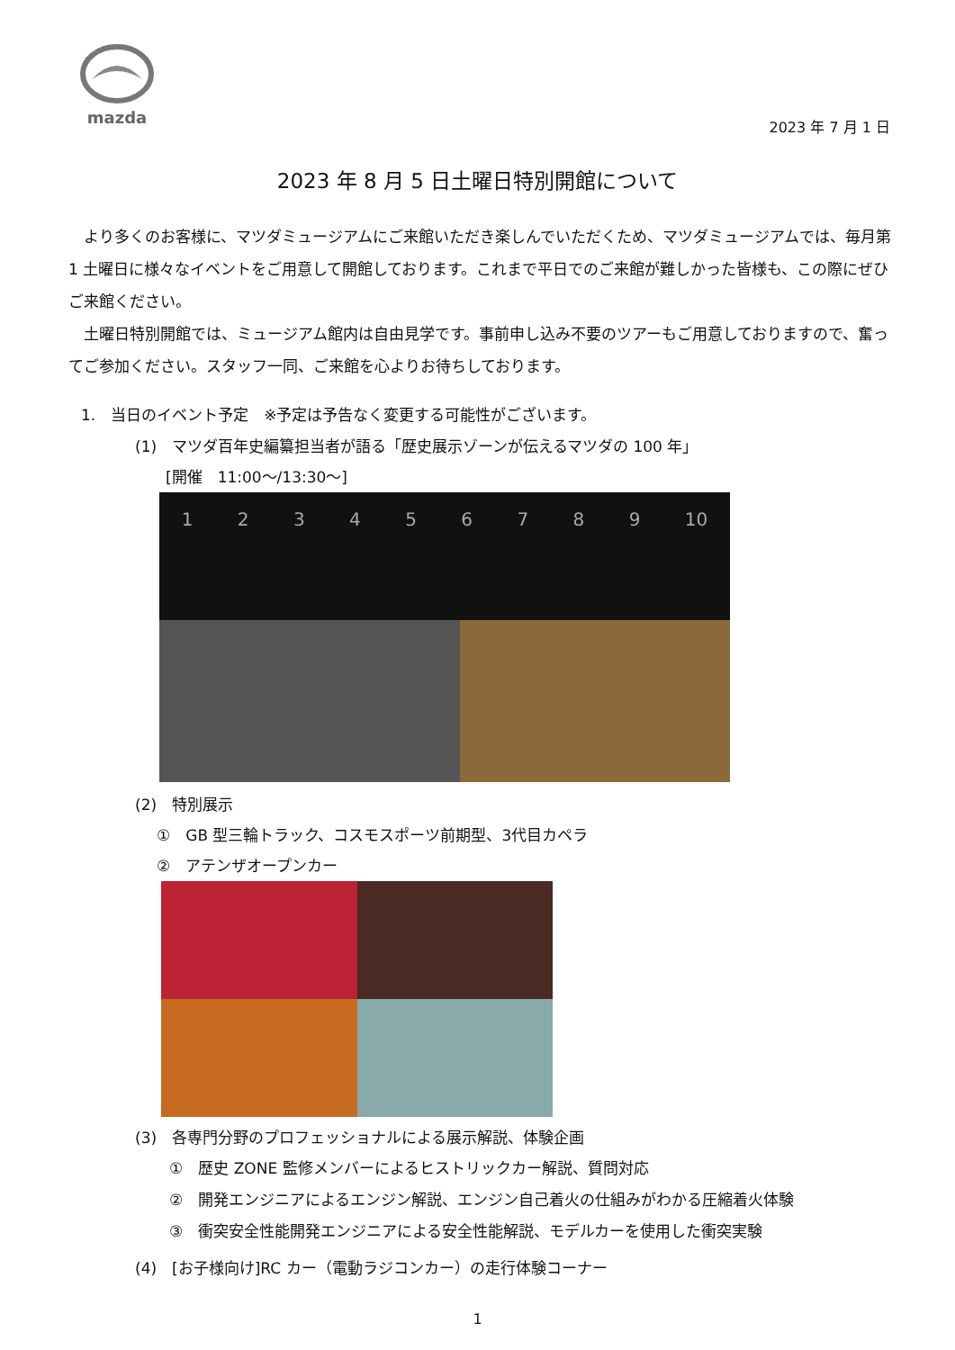mazda
2023 年 7 月 1 日
2023 年 8 月 5 日土曜日特別開館について
　より多くのお客様に、マツダミュージアムにご来館いただき楽しんでいただくため、マツダミュージアムでは、毎月第 1 土曜日に様々なイベントをご用意して開館しております。これまで平日でのご来館が難しかった皆様も、この際にぜひご来館ください。
　土曜日特別開館では、ミュージアム館内は自由見学です。事前申し込み不要のツアーもご用意しておりますので、奮ってご参加ください。スタッフ一同、ご来館を心よりお待ちしております。
1.　当日のイベント予定　※予定は予告なく変更する可能性がございます。
(1)　マツダ百年史編纂担当者が語る「歴史展示ゾーンが伝えるマツダの 100 年」
　　[開催　11:00～/13:30～]
123456789 10
(2)　特別展示
①　GB 型三輪トラック、コスモスポーツ前期型、3代目カペラ
②　アテンザオープンカー
(3)　各専門分野のプロフェッショナルによる展示解説、体験企画
①　歴史 ZONE 監修メンバーによるヒストリックカー解説、質問対応
②　開発エンジニアによるエンジン解説、エンジン自己着火の仕組みがわかる圧縮着火体験
③　衝突安全性能開発エンジニアによる安全性能解説、モデルカーを使用した衝突実験
(4)　[お子様向け]RC カー（電動ラジコンカー）の走行体験コーナー
1